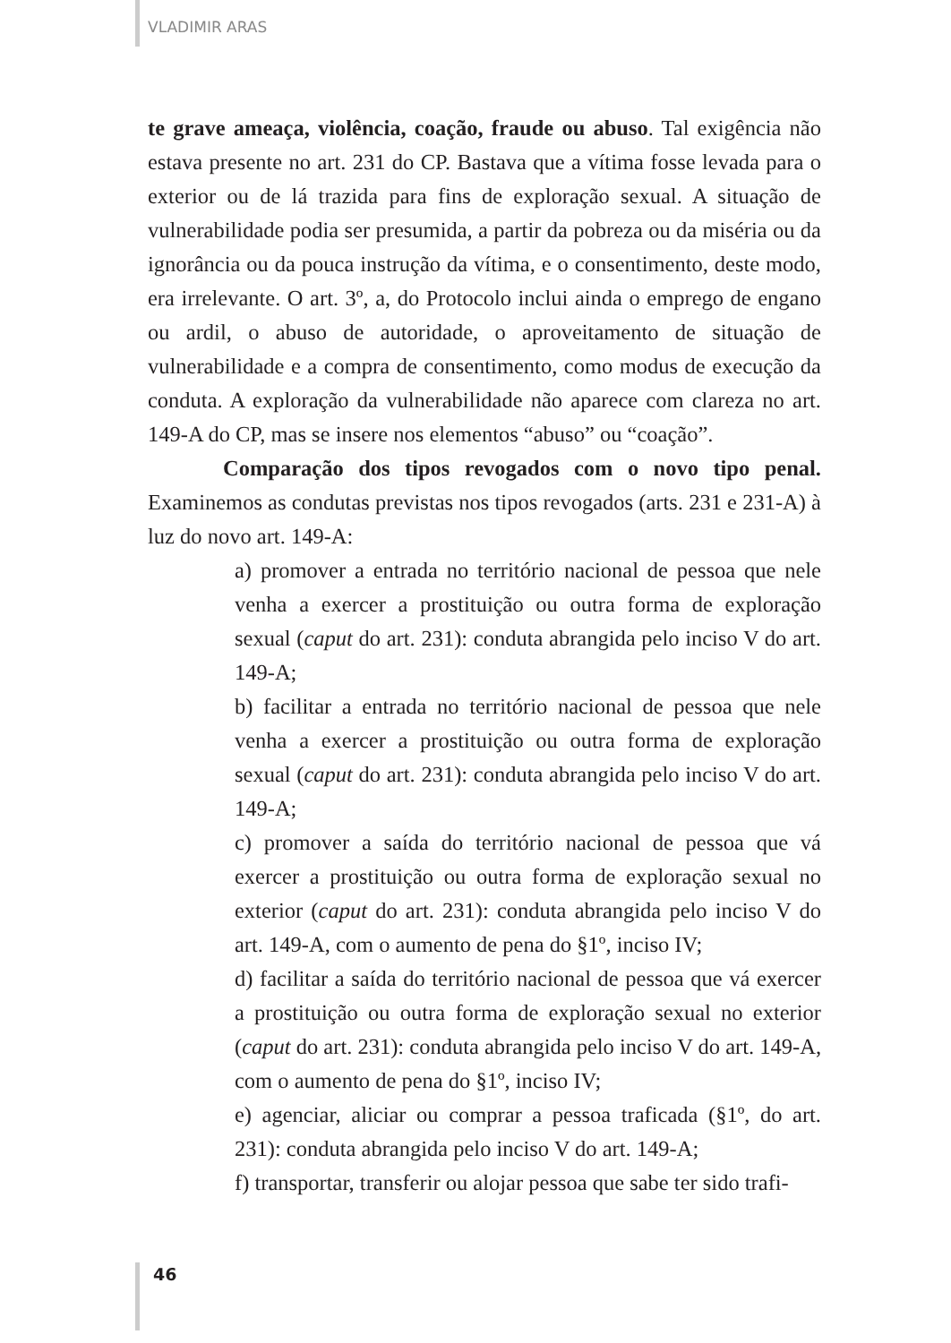VLADIMIR ARAS
te grave ameaça, violência, coação, fraude ou abuso. Tal exigência não estava presente no art. 231 do CP. Bastava que a vítima fosse levada para o exterior ou de lá trazida para fins de exploração sexual. A situação de vulnerabilidade podia ser presumida, a partir da pobreza ou da miséria ou da ignorância ou da pouca instrução da vítima, e o consentimento, deste modo, era irrelevante. O art. 3º, a, do Protocolo inclui ainda o emprego de engano ou ardil, o abuso de autoridade, o aproveitamento de situação de vulnerabilidade e a compra de consentimento, como modus de execução da conduta. A exploração da vulnerabilidade não aparece com clareza no art. 149-A do CP, mas se insere nos elementos “abuso” ou “coação”.
Comparação dos tipos revogados com o novo tipo penal. Examinemos as condutas previstas nos tipos revogados (arts. 231 e 231-A) à luz do novo art. 149-A:
a) promover a entrada no território nacional de pessoa que nele venha a exercer a prostituição ou outra forma de exploração sexual (caput do art. 231): conduta abrangida pelo inciso V do art. 149-A;
b) facilitar a entrada no território nacional de pessoa que nele venha a exercer a prostituição ou outra forma de exploração sexual (caput do art. 231): conduta abrangida pelo inciso V do art. 149-A;
c) promover a saída do território nacional de pessoa que vá exercer a prostituição ou outra forma de exploração sexual no exterior (caput do art. 231): conduta abrangida pelo inciso V do art. 149-A, com o aumento de pena do §1º, inciso IV;
d) facilitar a saída do território nacional de pessoa que vá exercer a prostituição ou outra forma de exploração sexual no exterior (caput do art. 231): conduta abrangida pelo inciso V do art. 149-A, com o aumento de pena do §1º, inciso IV;
e) agenciar, aliciar ou comprar a pessoa traficada (§1º, do art. 231): conduta abrangida pelo inciso V do art. 149-A;
f) transportar, transferir ou alojar pessoa que sabe ter sido trafi-
46